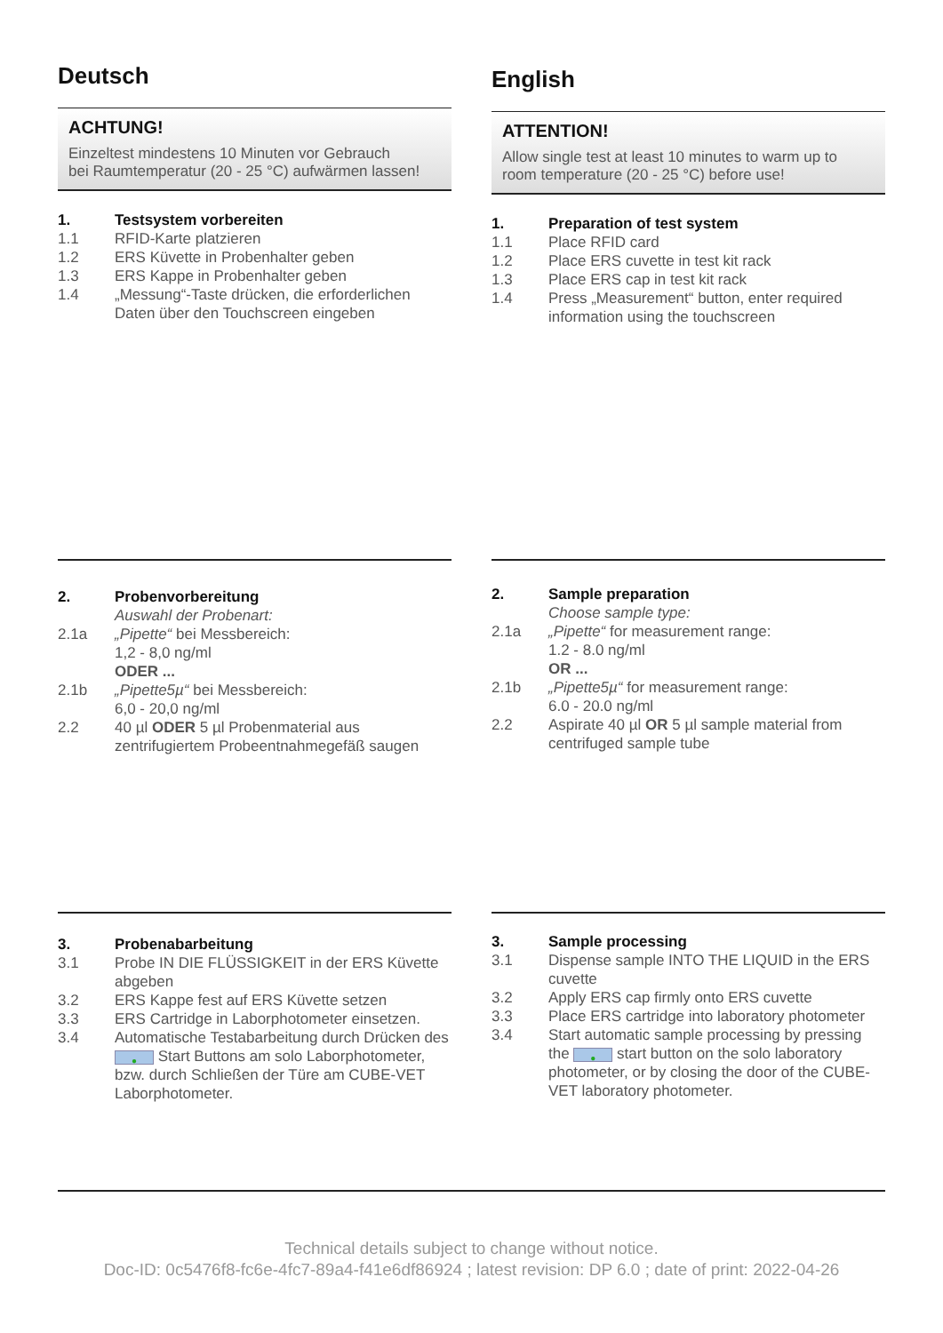Deutsch
ACHTUNG!
Einzeltest mindestens 10 Minuten vor Gebrauch
bei Raumtemperatur (20 - 25 °C) aufwärmen lassen!
1. Testsystem vorbereiten
1.1 RFID-Karte platzieren
1.2 ERS Küvette in Probenhalter geben
1.3 ERS Kappe in Probenhalter geben
1.4 „Messung“-Taste drücken, die erforderlichen Daten über den Touchscreen eingeben
English
ATTENTION!
Allow single test at least 10 minutes to warm up to room temperature (20 - 25 °C) before use!
1. Preparation of test system
1.1 Place RFID card
1.2 Place ERS cuvette in test kit rack
1.3 Place ERS cap in test kit rack
1.4 Press „Measurement“ button, enter required information using the touchscreen
2. Probenvorbereitung
Auswahl der Probenart:
2.1a „Pipette“ bei Messbereich:
1,2 - 8,0 ng/ml
ODER ...
2.1b „Pipette5µ“ bei Messbereich:
6,0 - 20,0 ng/ml
2.2 40 µl ODER 5 µl Probenmaterial aus zentrifugiertem Probeentnahmegefäß saugen
2. Sample preparation
Choose sample type:
2.1a „Pipette“ for measurement range:
1.2 - 8.0 ng/ml
OR ...
2.1b „Pipette5µ“ for measurement range:
6.0 - 20.0 ng/ml
2.2 Aspirate 40 µl OR 5 µl sample material from centrifuged sample tube
3. Probenabarbeitung
3.1 Probe IN DIE FLÜSSIGKEIT in der ERS Küvette abgeben
3.2 ERS Kappe fest auf ERS Küvette setzen
3.3 ERS Cartridge in Laborphotometer einsetzen.
3.4 Automatische Testabarbeitung durch Drücken des ● Start Buttons am solo Laborphotometer, bzw. durch Schließen der Türe am CUBE-VET Laborphotometer.
3. Sample processing
3.1 Dispense sample INTO THE LIQUID in the ERS cuvette
3.2 Apply ERS cap firmly onto ERS cuvette
3.3 Place ERS cartridge into laboratory photometer
3.4 Start automatic sample processing by pressing the ● start button on the solo laboratory photometer, or by closing the door of the CUBE-VET laboratory photometer.
Technical details subject to change without notice.
Doc-ID: 0c5476f8-fc6e-4fc7-89a4-f41e6df86924 ; latest revision: DP 6.0 ; date of print: 2022-04-26